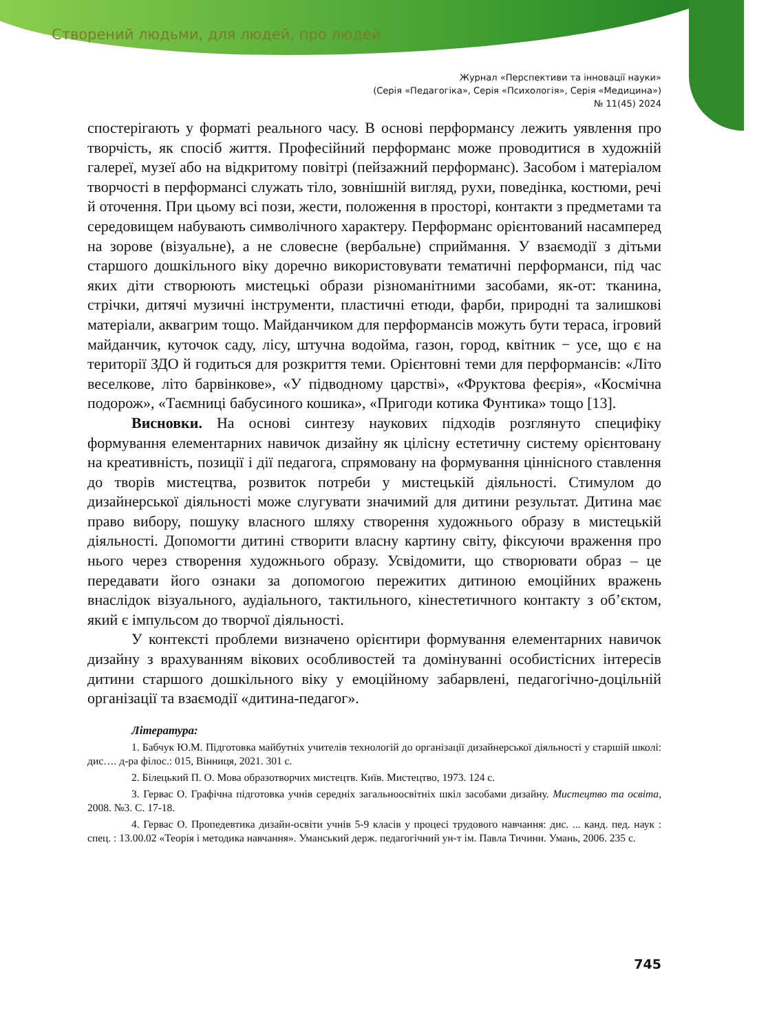Створений людьми, для людей, про людей
Журнал «Перспективи та інновації науки»
(Серія «Педагогіка», Серія «Психологія», Серія «Медицина»)
№ 11(45) 2024
спостерігають у форматі реального часу. В основі перформансу лежить уявлення про творчість, як спосіб життя. Професійний перформанс може проводитися в художній галереї, музеї або на відкритому повітрі (пейзажний перформанс). Засобом і матеріалом творчості в перформансі служать тіло, зовнішній вигляд, рухи, поведінка, костюми, речі й оточення. При цьому всі пози, жести, положення в просторі, контакти з предметами та середовищем набувають символічного характеру. Перформанс орієнтований насамперед на зорове (візуальне), а не словесне (вербальне) сприймання. У взаємодії з дітьми старшого дошкільного віку доречно використовувати тематичні перформанси, під час яких діти створюють мистецькі образи різноманітними засобами, як-от: тканина, стрічки, дитячі музичні інструменти, пластичні етюди, фарби, природні та залишкові матеріали, аквагрим тощо. Майданчиком для перформансів можуть бути тераса, ігровий майданчик, куточок саду, лісу, штучна водойма, газон, город, квітник − усе, що є на території ЗДО й годиться для розкриття теми. Орієнтовні теми для перформансів: «Літо веселкове, літо барвінкове», «У підводному царстві», «Фруктова феєрія», «Космічна подорож», «Таємниці бабусиного кошика», «Пригоди котика Фунтика» тощо [13].
Висновки. На основі синтезу наукових підходів розглянуто специфіку формування елементарних навичок дизайну як цілісну естетичну систему орієнтовану на креативність, позиції і дії педагога, спрямовану на формування ціннісного ставлення до творів мистецтва, розвиток потреби у мистецькій діяльності. Стимулом до дизайнерської діяльності може слугувати значимий для дитини результат. Дитина має право вибору, пошуку власного шляху створення художнього образу в мистецькій діяльності. Допомогти дитині створити власну картину світу, фіксуючи враження про нього через створення художнього образу. Усвідомити, що створювати образ – це передавати його ознаки за допомогою пережитих дитиною емоційних вражень внаслідок візуального, аудіального, тактильного, кінестетичного контакту з об’єктом, який є імпульсом до творчої діяльності.
У контексті проблеми визначено орієнтири формування елементарних навичок дизайну з врахуванням вікових особливостей та домінуванні особистісних інтересів дитини старшого дошкільного віку у емоційному забарвлені, педагогічно-доцільній організації та взаємодії «дитина-педагог».
Література:
1. Бабчук Ю.М. Підготовка майбутніх учителів технологій до організації дизайнерської діяльності у старшій школі: дис…. д-ра філос.: 015, Вінниця, 2021. 301 с.
2. Білецький П. О. Мова образотворчих мистецтв. Київ. Мистецтво, 1973. 124 с.
3. Гервас О. Графічна підготовка учнів середніх загальноосвітніх шкіл засобами дизайну. Мистецтво та освіта, 2008. №3. С. 17-18.
4. Гервас О. Пропедевтика дизайн-освіти учнів 5-9 класів у процесі трудового навчання: дис. ... канд. пед. наук : спец. : 13.00.02 «Теорія і методика навчання». Уманський держ. педагогічний ун-т ім. Павла Тичини. Умань, 2006. 235 с.
745